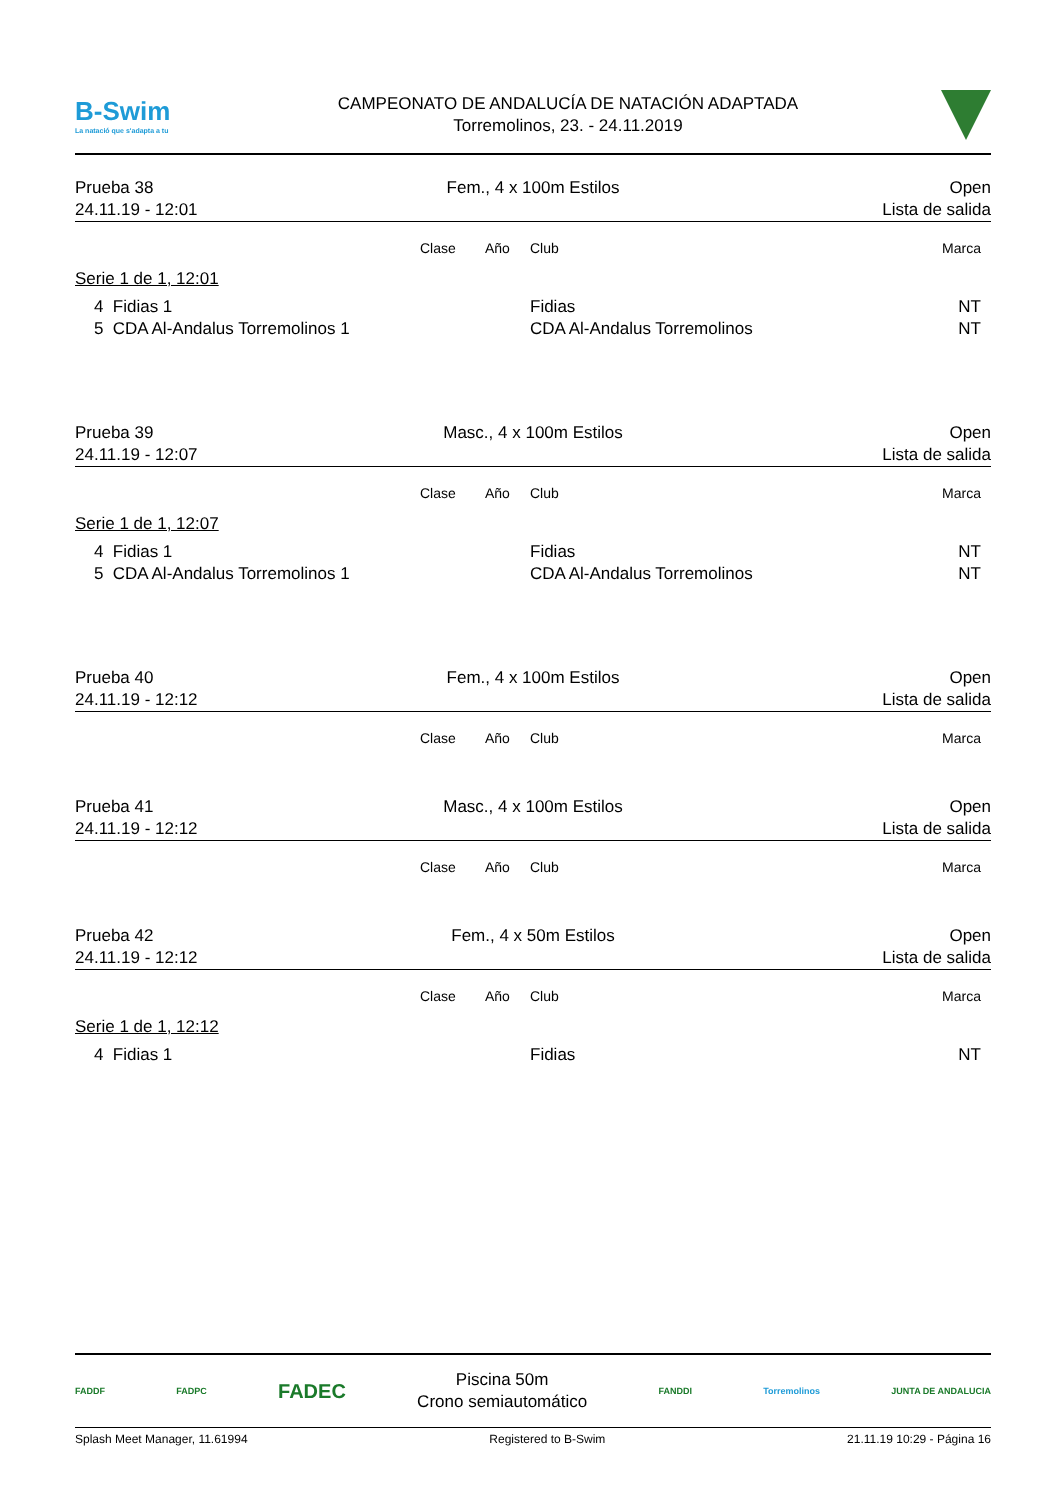B-Swim
La natació que s'adapta a tu
CAMPEONATO DE ANDALUCÍA DE NATACIÓN ADAPTADA
Torremolinos, 23. - 24.11.2019
Prueba 38
24.11.19 - 12:01
Fem., 4 x 100m Estilos
Open
Lista de salida
| | Clase | Año | Club | Marca |
| --- | --- | --- | --- | --- |
| Serie 1 de 1, 12:01 | | | | |
| 4 Fidias 1 | | | Fidias | NT |
| 5 CDA Al-Andalus Torremolinos 1 | | | CDA Al-Andalus Torremolinos | NT |
Prueba 39
24.11.19 - 12:07
Masc., 4 x 100m Estilos
Open
Lista de salida
| | Clase | Año | Club | Marca |
| --- | --- | --- | --- | --- |
| Serie 1 de 1, 12:07 | | | | |
| 4 Fidias 1 | | | Fidias | NT |
| 5 CDA Al-Andalus Torremolinos 1 | | | CDA Al-Andalus Torremolinos | NT |
Prueba 40
24.11.19 - 12:12
Fem., 4 x 100m Estilos
Open
Lista de salida
| | Clase | Año | Club | Marca |
| --- | --- | --- | --- | --- |
Prueba 41
24.11.19 - 12:12
Masc., 4 x 100m Estilos
Open
Lista de salida
| | Clase | Año | Club | Marca |
| --- | --- | --- | --- | --- |
Prueba 42
24.11.19 - 12:12
Fem., 4 x 50m Estilos
Open
Lista de salida
| | Clase | Año | Club | Marca |
| --- | --- | --- | --- | --- |
| Serie 1 de 1, 12:12 | | | | |
| 4 Fidias 1 | | | Fidias | NT |
FADDF FADPC FADEC
Piscina 50m
Crono semiautomático
FANDDI Torremolinos JUNTA DE ANDALUCIA
Splash Meet Manager, 11.61994 Registered to B-Swim 21.11.19 10:29 - Página 16